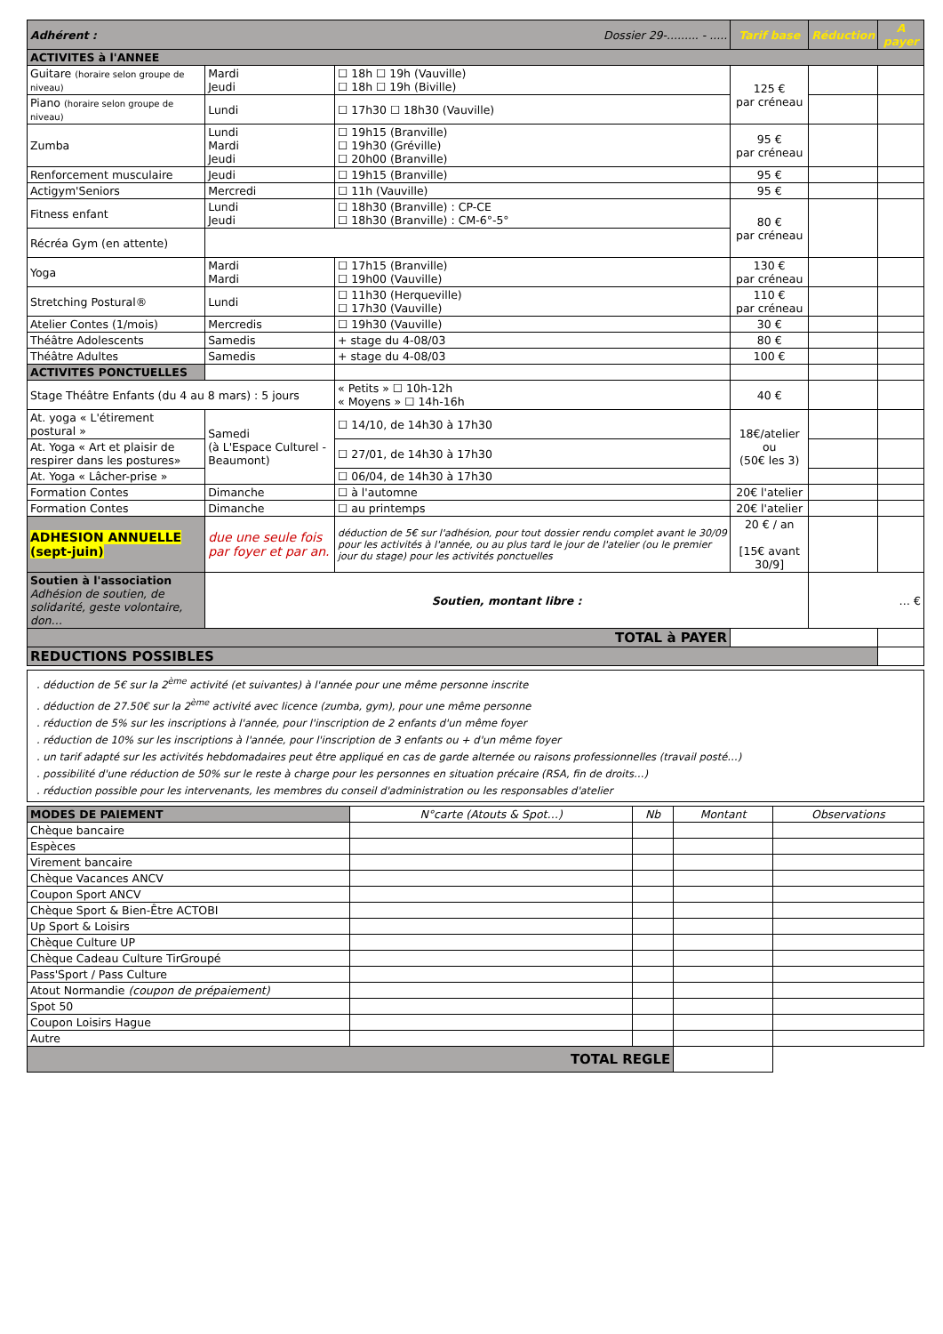| Adhérent : Dossier 29-......... - ..... | | | Tarif base | Réduction | A payer |
| ACTIVITES à l'ANNEE | | | | | |
| Guitare (horaire selon groupe de niveau) | Mardi Jeudi | ☐ 18h ☐ 19h (Vauville) ☐ 18h ☐ 19h (Biville) | 125 € par créneau | | |
| Piano (horaire selon groupe de niveau) | Lundi | ☐ 17h30 ☐ 18h30 (Vauville) | | | |
| Zumba | Lundi Mardi Jeudi | ☐ 19h15 (Branville) ☐ 19h30 (Gréville) ☐ 20h00 (Branville) | 95 € par créneau | | |
| Renforcement musculaire | Jeudi | ☐ 19h15 (Branville) | 95 € | | |
| Actigym'Seniors | Mercredi | ☐ 11h (Vauville) | 95 € | | |
| Fitness enfant | Lundi Jeudi | ☐ 18h30 (Branville) : CP-CE ☐ 18h30 (Branville) : CM-6°-5° | 80 € par créneau | | |
| Récréa Gym (en attente) | | | | | |
| Yoga | Mardi Mardi | ☐ 17h15 (Branville) ☐ 19h00 (Vauville) | 130 € par créneau | | |
| Stretching Postural® | Lundi | ☐ 11h30 (Herqueville) ☐ 17h30 (Vauville) | 110 € par créneau | | |
| Atelier Contes (1/mois) | Mercredis | ☐ 19h30 (Vauville) | 30 € | | |
| Théâtre Adolescents | Samedis | + stage du 4-08/03 | 80 € | | |
| Théâtre Adultes | Samedis | + stage du 4-08/03 | 100 € | | |
| ACTIVITES PONCTUELLES | | | | | |
| Stage Théâtre Enfants (du 4 au 8 mars) : 5 jours | | « Petits » ☐ 10h-12h « Moyens » ☐ 14h-16h | 40 € | | |
| At. yoga « L'étirement postural » | Samedi (à L'Espace Culturel - Beaumont) | ☐ 14/10, de 14h30 à 17h30 | 18€/atelier ou (50€ les 3) | | |
| At. Yoga « Art et plaisir de respirer dans les postures» | | ☐ 27/01, de 14h30 à 17h30 | | | |
| At. Yoga « Lâcher-prise » | | ☐ 06/04, de 14h30 à 17h30 | | | |
| Formation Contes | Dimanche | ☐ à l'automne | 20€ l'atelier | | |
| Formation Contes | Dimanche | ☐ au printemps | 20€ l'atelier | | |
| ADHESION ANNUELLE (sept-juin) | due une seule fois par foyer et par an. | déduction de 5€ sur l'adhésion, pour tout dossier rendu complet avant le 30/09 pour les activités à l'année, ou au plus tard le jour de l'atelier (ou le premier jour du stage) pour les activités ponctuelles | 20 € / an [15€ avant 30/9] | | |
| Soutien à l'association Adhésion de soutien, de solidarité, geste volontaire, don… | Soutien, montant libre : | | | … € | |
| TOTAL à PAYER | | | | | |
| REDUCTIONS POSSIBLES | | | | | |
. déduction de 5€ sur la 2<sup>ème</sup> activité (et suivantes) à l'année pour une même personne inscrite
. déduction de 27.50€ sur la 2<sup>ème</sup> activité avec licence (zumba, gym), pour une même personne
. réduction de 5% sur les inscriptions à l'année, pour l'inscription de 2 enfants d'un même foyer
. réduction de 10% sur les inscriptions à l'année, pour l'inscription de 3 enfants ou + d'un même foyer
. un tarif adapté sur les activités hebdomadaires peut être appliqué en cas de garde alternée ou raisons professionnelles (travail posté…)
. possibilité d'une réduction de 50% sur le reste à charge pour les personnes en situation précaire (RSA, fin de droits…)
. réduction possible pour les intervenants, les membres du conseil d'administration ou les responsables d'atelier
| MODES DE PAIEMENT | N°carte (Atouts & Spot…) | Nb | Montant | Observations |
| --- | --- | --- | --- | --- |
| Chèque bancaire | | | | |
| Espèces | | | | |
| Virement bancaire | | | | |
| Chèque Vacances ANCV | | | | |
| Coupon Sport ANCV | | | | |
| Chèque Sport & Bien-Être ACTOBI | | | | |
| Up Sport & Loisirs | | | | |
| Chèque Culture UP | | | | |
| Chèque Cadeau Culture TirGroupé | | | | |
| Pass'Sport / Pass Culture | | | | |
| Atout Normandie (coupon de prépaiement) | | | | |
| Spot 50 | | | | |
| Coupon Loisirs Hague | | | | |
| Autre | | | | |
| TOTAL REGLE | | | | |